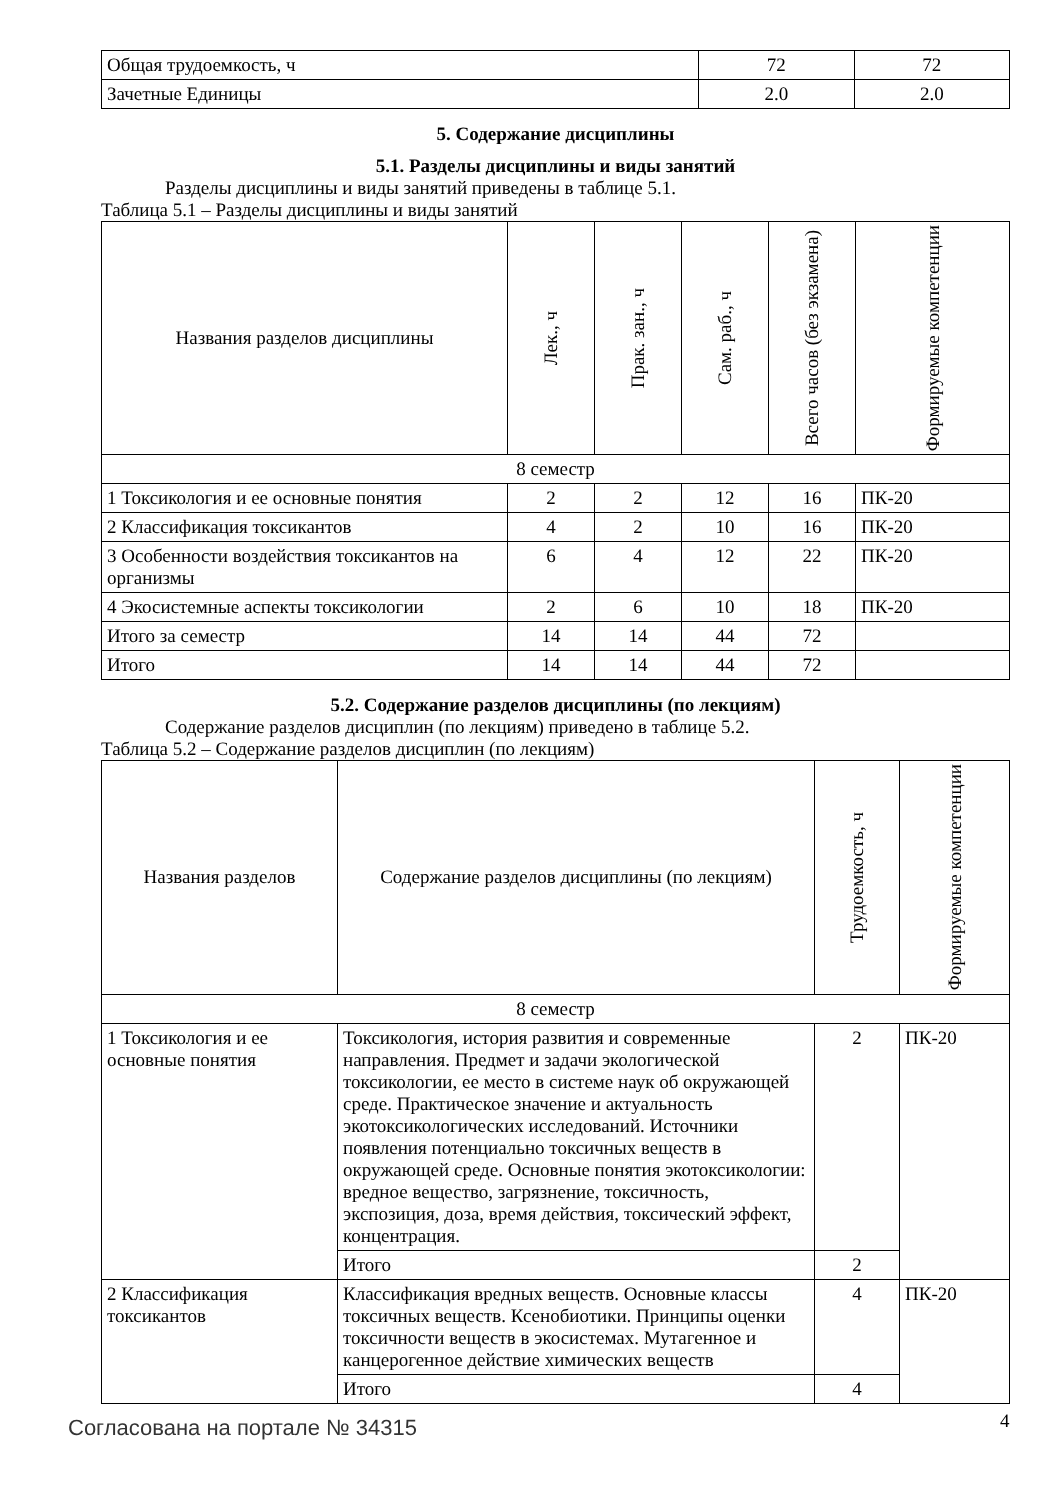| Общая трудоемкость, ч | 72 | 72 |
| Зачетные Единицы | 2.0 | 2.0 |
5. Содержание дисциплины
5.1. Разделы дисциплины и виды занятий
Разделы дисциплины и виды занятий приведены в таблице 5.1.
Таблица 5.1 – Разделы дисциплины и виды занятий
| Названия разделов дисциплины | Лек., ч | Прак. зан., ч | Сам. раб., ч | Всего часов (без экзамена) | Формируемые компетенции |
| --- | --- | --- | --- | --- | --- |
| 8 семестр | | | | | |
| 1 Токсикология и ее основные понятия | 2 | 2 | 12 | 16 | ПК-20 |
| 2 Классификация токсикантов | 4 | 2 | 10 | 16 | ПК-20 |
| 3 Особенности воздействия токсикантов на организмы | 6 | 4 | 12 | 22 | ПК-20 |
| 4 Экосистемные аспекты токсикологии | 2 | 6 | 10 | 18 | ПК-20 |
| Итого за семестр | 14 | 14 | 44 | 72 | |
| Итого | 14 | 14 | 44 | 72 | |
5.2. Содержание разделов дисциплины (по лекциям)
Содержание разделов дисциплин (по лекциям) приведено в таблице 5.2.
Таблица 5.2 – Содержание разделов дисциплин (по лекциям)
| Названия разделов | Содержание разделов дисциплины (по лекциям) | Трудоемкость, ч | Формируемые компетенции |
| --- | --- | --- | --- |
| 8 семестр | | | |
| 1 Токсикология и ее основные понятия | Токсикология, история развития и современные направления. Предмет и задачи экологической токсикологии, ее место в системе наук об окружающей среде. Практическое значение и актуальность экотоксикологических исследований. Источники появления потенциально токсичных веществ в окружающей среде. Основные понятия экотоксикологии: вредное вещество, загрязнение, токсичность, экспозиция, доза, время действия, токсический эффект, концентрация. | 2 | ПК-20 |
| | Итого | 2 | |
| 2 Классификация токсикантов | Классификация вредных веществ. Основные классы токсичных веществ. Ксенобиотики. Принципы оценки токсичности веществ в экосистемах. Мутагенное и канцерогенное действие химических веществ | 4 | ПК-20 |
| | Итого | 4 | |
Согласована на портале № 34315 4